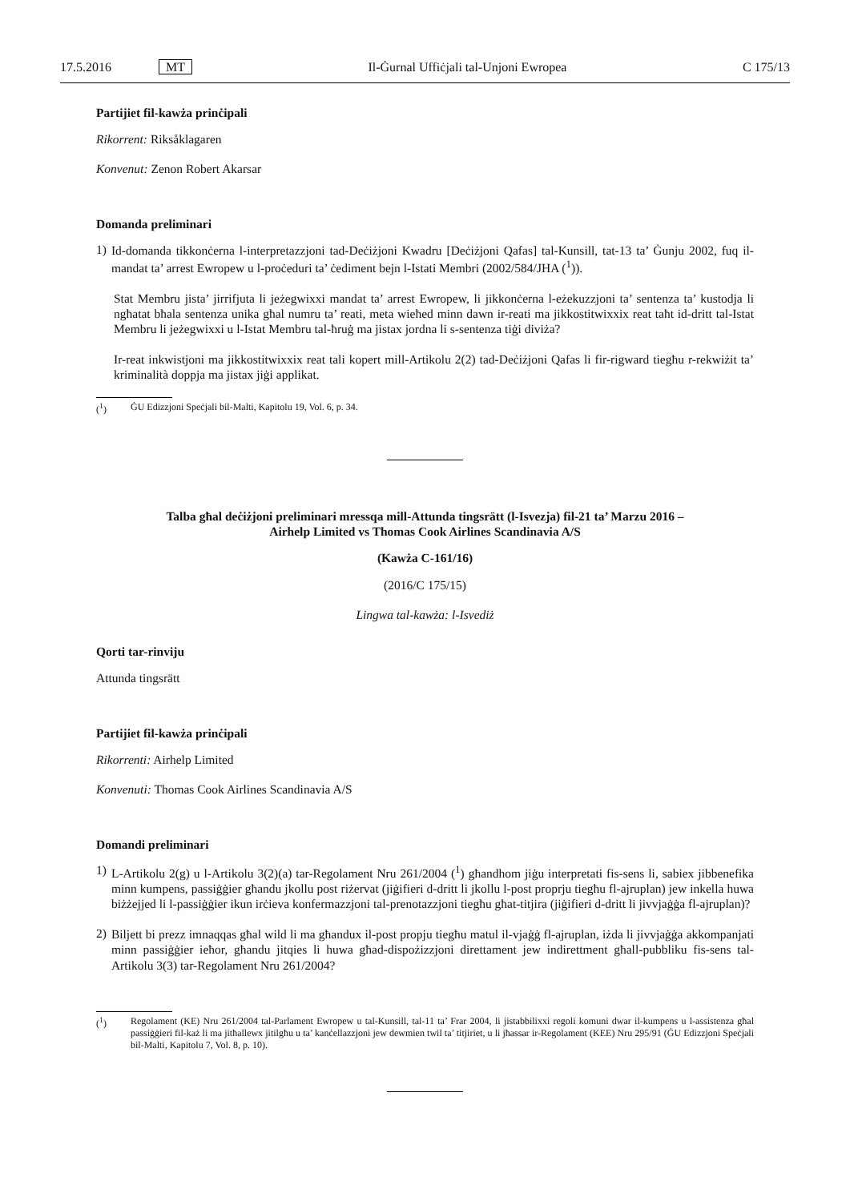17.5.2016 MT Il-Ġurnal Uffiċjali tal-Unjoni Ewropea C 175/13
Partijiet fil-kawża prinċipali
Rikorrent: Riksåklagaren
Konvenut: Zenon Robert Akarsar
Domanda preliminari
1)
Id-domanda tikkonċerna l-interpretazzjoni tad-Deċiżjoni Kwadru [Deċiżjoni Qafas] tal-Kunsill, tat-13 ta’ Ġunju 2002, fuq il-mandat ta’ arrest Ewropew u l-proċeduri ta’ ċediment bejn l-Istati Membri (2002/584/JHA (<sup>1</sup>)).
Stat Membru jista’ jirrifjuta li jeżegwixxi mandat ta’ arrest Ewropew, li jikkonċerna l-eżekuzzjoni ta’ sentenza ta’ kustodja li ngħatat bħala sentenza unika għal numru ta’ reati, meta wieħed minn dawn ir-reati ma jikkostitwixxix reat taħt id-dritt tal-Istat Membru li jeżegwixxi u l-Istat Membru tal-ħruġ ma jistax jordna li s-sentenza tiġi diviża?
Ir-reat inkwistjoni ma jikkostitwixxix reat tali kopert mill-Artikolu 2(2) tad-Deċiżjoni Qafas li fir-rigward tiegħu r-rekwiżit ta’ kriminalità doppja ma jistax jiġi applikat.
(<sup>1</sup>) ĠU Edizzjoni Speċjali bil-Malti, Kapitolu 19, Vol. 6, p. 34.
Talba għal deċiżjoni preliminari mressqa mill-Attunda tingsrätt (l-Isvezja) fil-21 ta’ Marzu 2016 –
Airhelp Limited vs Thomas Cook Airlines Scandinavia A/S
(Kawża C-161/16)
(2016/C 175/15)
Lingwa tal-kawża: l-Isvediż
Qorti tar-rinviju
Attunda tingsrätt
Partijiet fil-kawża prinċipali
Rikorrenti: Airhelp Limited
Konvenuti: Thomas Cook Airlines Scandinavia A/S
Domandi preliminari
1)
L-Artikolu 2(g) u l-Artikolu 3(2)(a) tar-Regolament Nru 261/2004 (<sup>1</sup>) għandhom jiġu interpretati fis-sens li, sabiex jibbenefika minn kumpens, passiġġier għandu jkollu post riżervat (jiġifieri d-dritt li jkollu l-post proprju tiegħu fl-ajruplan) jew inkella huwa biżżejjed li l-passiġġier ikun irċieva konfermazzjoni tal-prenotazzjoni tiegħu għat-titjira (jiġifieri d-dritt li jivvjaġġa fl-ajruplan)?
2)
Biljett bi prezz imnaqqas għal wild li ma għandux il-post propju tiegħu matul il-vjaġġ fl-ajruplan, iżda li jivvjaġġa akkompanjati minn passiġġier ieħor, għandu jitqies li huwa għad-dispożizzjoni direttament jew indirettment għall-pubbliku fis-sens tal-Artikolu 3(3) tar-Regolament Nru 261/2004?
(<sup>1</sup>) Regolament (KE) Nru 261/2004 tal-Parlament Ewropew u tal-Kunsill, tal-11 ta’ Frar 2004, li jistabbilixxi regoli komuni dwar il-kumpens u l-assistenza għal passiġġieri fil-każ li ma jitħallewx jitilgħu u ta’ kanċellazzjoni jew dewmien twil ta’ titjiriet, u li jħassar ir-Regolament (KEE) Nru 295/91 (ĠU Edizzjoni Speċjali bil-Malti, Kapitolu 7, Vol. 8, p. 10).